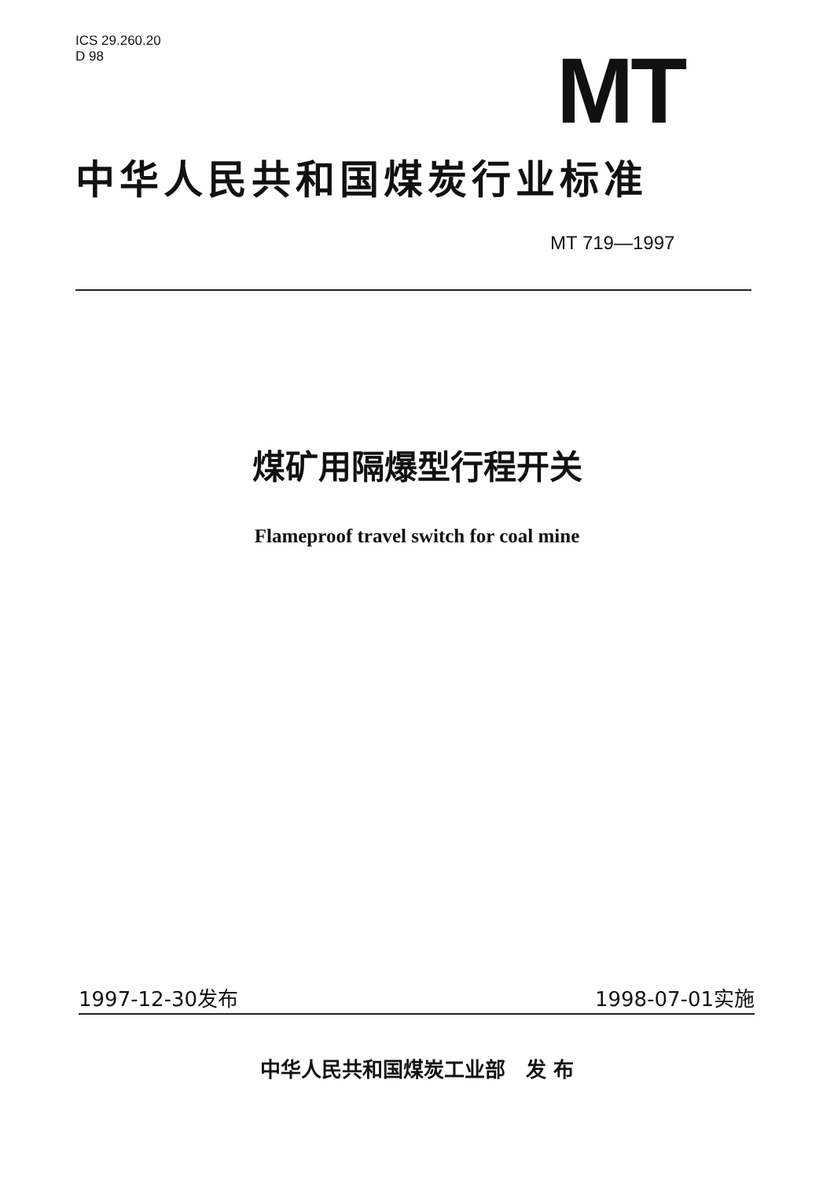ICS 29.260.20
D 98
MT
中华人民共和国煤炭行业标准
MT 719—1997
煤矿用隔爆型行程开关
Flameproof travel switch for coal mine
1997-12-30发布 1998-07-01实施
中华人民共和国煤炭工业部　发 布